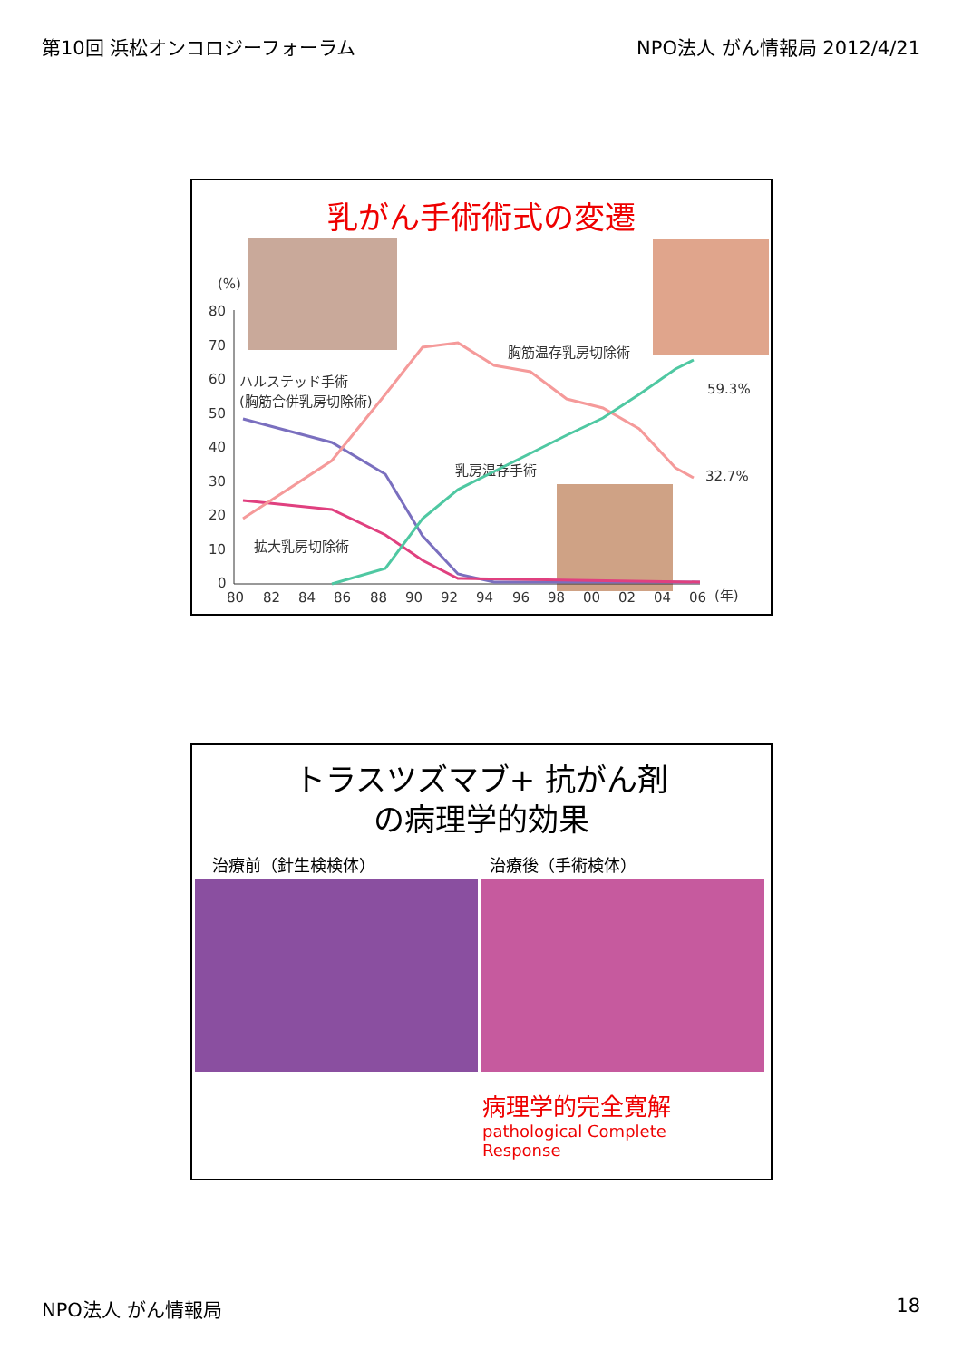第10回 浜松オンコロジーフォーラム NPO法人 がん情報局 2012/4/21
乳がん手術術式の変遷
(%)
80
70
60
50
40
30
20
10
0
ハルステッド手術
(胸筋合併乳房切除術)
胸筋温存乳房切除術
乳房温存手術
拡大乳房切除術
59.3%
32.7%
80
82
84
86
88
90
92
94
96
98
00
02
04
06
(年)
トラスツズマブ+ 抗がん剤
の病理学的効果
治療前（針生検検体） 治療後（手術検体）
病理学的完全寛解
pathological Complete
Response
NPO法人 がん情報局 18